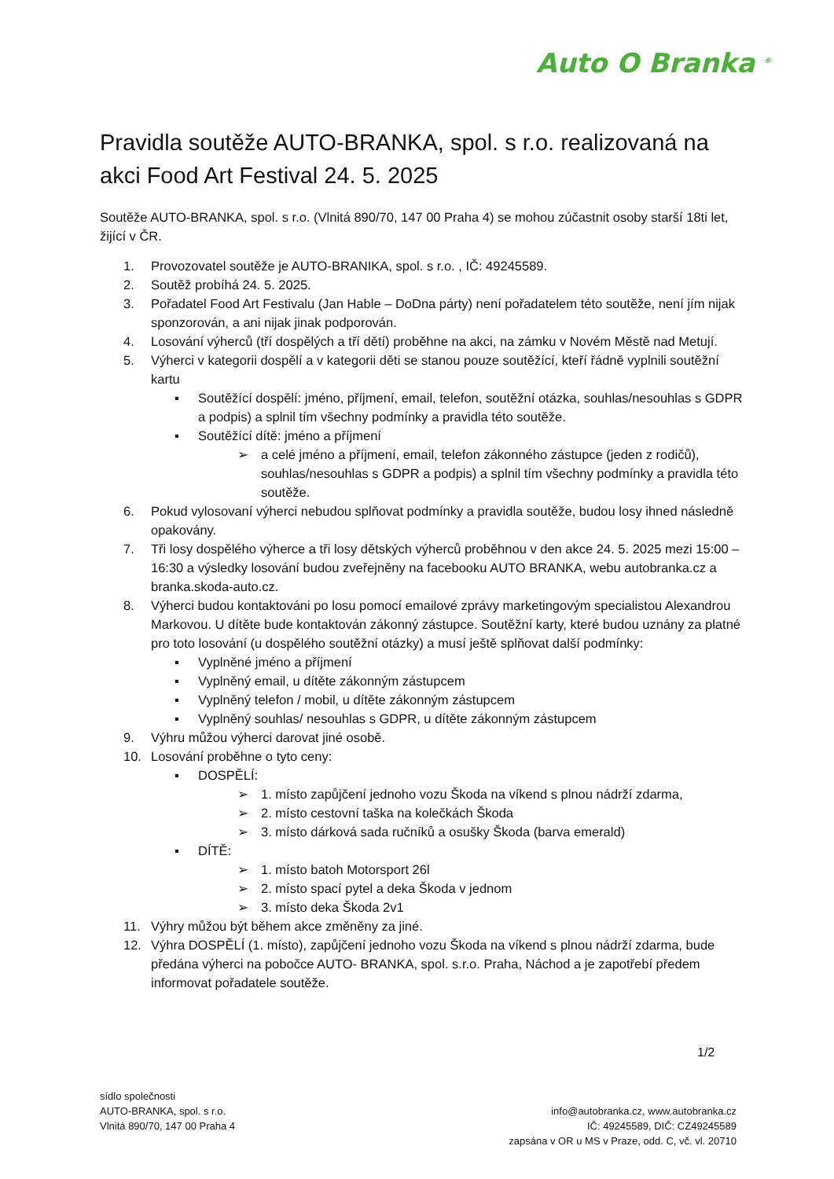Auto O Branka <sup>®</sup>
Pravidla soutěže AUTO-BRANKA, spol. s r.o. realizovaná na akci Food Art Festival 24. 5. 2025
Soutěže AUTO-BRANKA, spol. s r.o. (Vlnitá 890/70, 147 00 Praha 4) se mohou zúčastnit osoby starší 18ti let, žijící v ČR.
1. Provozovatel soutěže je AUTO-BRANIKA, spol. s r.o. , IČ: 49245589.
2. Soutěž probíhá 24. 5. 2025.
3. Pořadatel Food Art Festivalu (Jan Hable – DoDna párty) není pořadatelem této soutěže, není jím nijak sponzorován, a ani nijak jinak podporován.
4. Losování výherců (tří dospělých a tří dětí) proběhne na akci, na zámku v Novém Městě nad Metují.
5. Výherci v kategorii dospělí a v kategorii děti se stanou pouze soutěžící, kteří řádně vyplnili soutěžní kartu
▪ Soutěžící dospělí: jméno, příjmení, email, telefon, soutěžní otázka, souhlas/nesouhlas s GDPR a podpis) a splnil tím všechny podmínky a pravidla této soutěže.
▪ Soutěžící dítě: jméno a příjmení
➢ a celé jméno a příjmení, email, telefon zákonného zástupce (jeden z rodičů), souhlas/nesouhlas s GDPR a podpis) a splnil tím všechny podmínky a pravidla této soutěže.
6. Pokud vylosovaní výherci nebudou splňovat podmínky a pravidla soutěže, budou losy ihned následně opakovány.
7. Tři losy dospělého výherce a tři losy dětských výherců proběhnou v den akce 24. 5. 2025 mezi 15:00 – 16:30 a výsledky losování budou zveřejněny na facebooku AUTO BRANKA, webu autobranka.cz a branka.skoda-auto.cz.
8. Výherci budou kontaktováni po losu pomocí emailové zprávy marketingovým specialistou Alexandrou Markovou. U dítěte bude kontaktován zákonný zástupce. Soutěžní karty, které budou uznány za platné pro toto losování (u dospělého soutěžní otázky) a musí ještě splňovat další podmínky:
▪ Vyplněné jméno a příjmení
▪ Vyplněný email, u dítěte zákonným zástupcem
▪ Vyplněný telefon / mobil, u dítěte zákonným zástupcem
▪ Vyplněný souhlas/ nesouhlas s GDPR, u dítěte zákonným zástupcem
9. Výhru můžou výherci darovat jiné osobě.
10. Losování proběhne o tyto ceny:
▪ DOSPĚLÍ:
➢ 1. místo zapůjčení jednoho vozu Škoda na víkend s plnou nádrží zdarma,
➢ 2. místo cestovní taška na kolečkách Škoda
➢ 3. místo dárková sada ručníků a osušky Škoda (barva emerald)
▪ DÍTĚ:
➢ 1. místo batoh Motorsport 26l
➢ 2. místo spací pytel a deka Škoda v jednom
➢ 3. místo deka Škoda 2v1
11. Výhry můžou být během akce změněny za jiné.
12. Výhra DOSPĚLÍ (1. místo), zapůjčení jednoho vozu Škoda na víkend s plnou nádrží zdarma, bude předána výherci na pobočce AUTO- BRANKA, spol. s.r.o. Praha, Náchod a je zapotřebí předem informovat pořadatele soutěže.
1/2
sídlo společnosti
AUTO-BRANKA, spol. s r.o.
Vlnitá 890/70, 147 00 Praha 4
info@autobranka.cz, www.autobranka.cz
IČ: 49245589, DIČ: CZ49245589
zapsána v OR u MS v Praze, odd. C, vč. vl. 20710